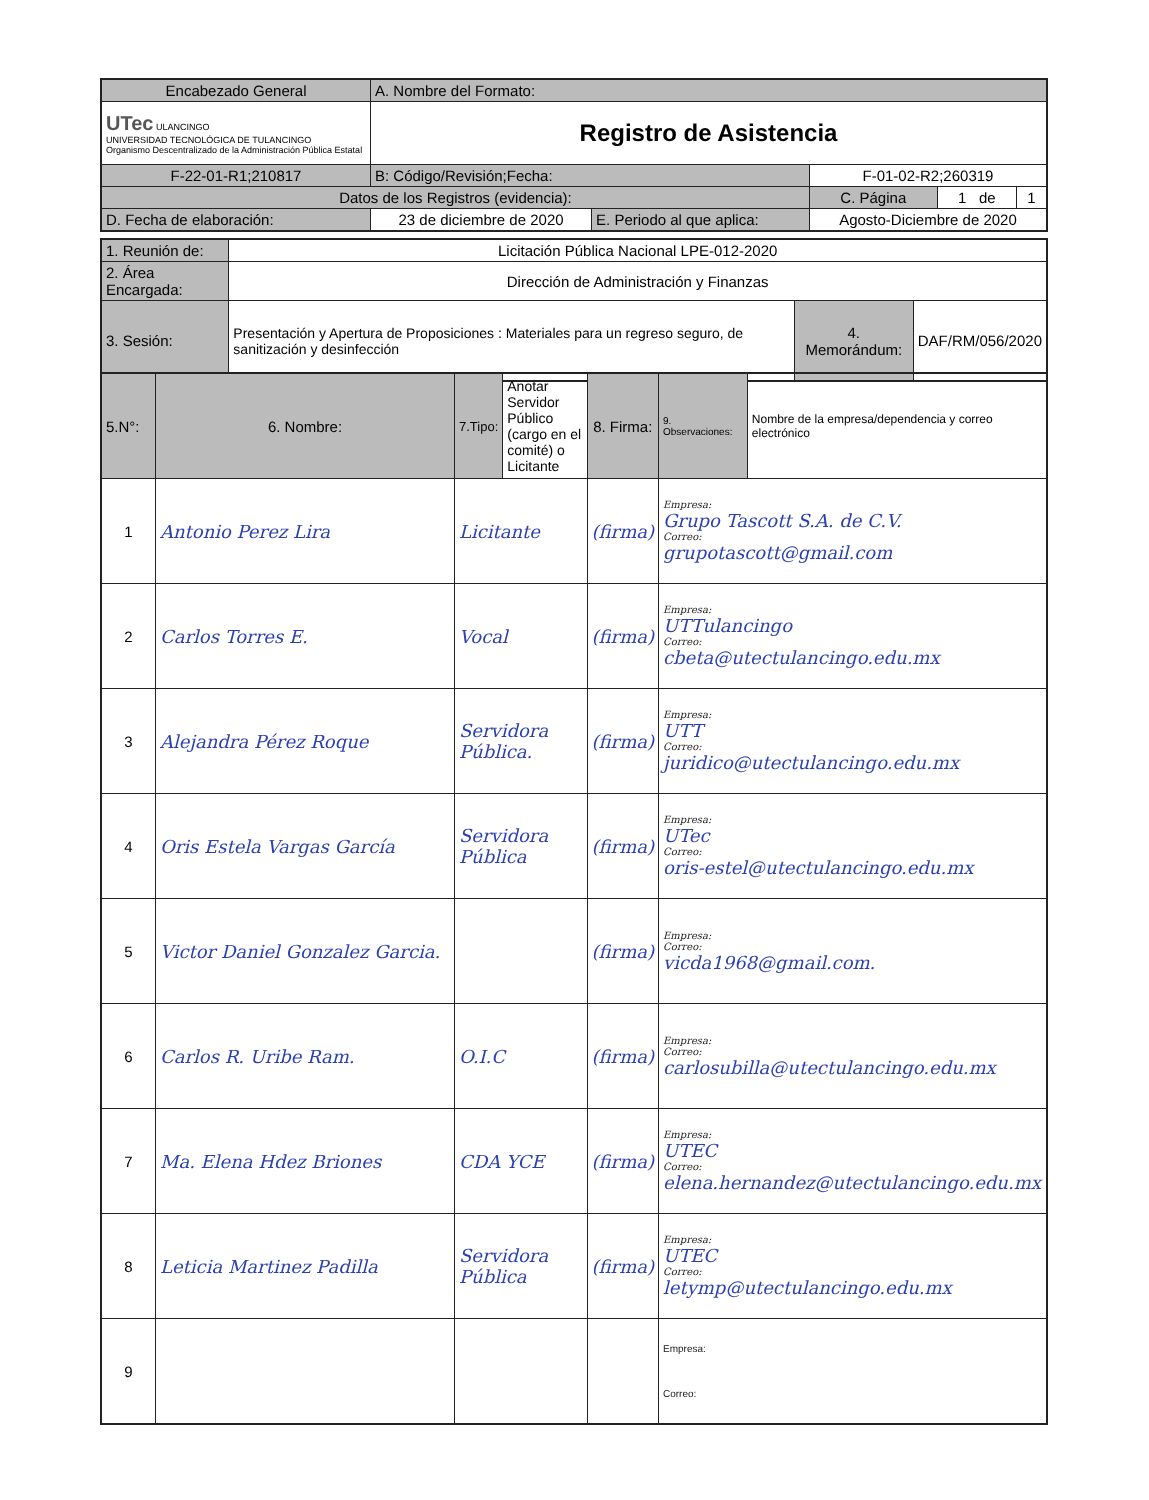| Encabezado General | A. Nombre del Formato: | | | | |
| UTec ULANCINGO UNIVERSIDAD TECNOLÓGICA DE TULANCINGO Organismo Descentralizado de la Administración Pública Estatal | Registro de Asistencia | | | | |
| F-22-01-R1;210817 | B: Código/Revisión;Fecha: | | F-01-02-R2;260319 | | |
| Datos de los Registros (evidencia): | | | C. Página | 1 de | 1 |
| D. Fecha de elaboración: | 23 de diciembre de 2020 | E. Periodo al que aplica: | Agosto-Diciembre de 2020 | | |
| 1. Reunión de: | Licitación Pública Nacional LPE-012-2020 | | |
| 2. Área Encargada: | Dirección de Administración y Finanzas | | |
| 3. Sesión: | Presentación y Apertura de Proposiciones : Materiales para un regreso seguro, de sanitización y desinfección | 4. Memorándum: | DAF/RM/056/2020 |
| 5.N°: | 6. Nombre: | 7.Tipo: | Anotar Servidor Público (cargo en el comité) o Licitante | 8. Firma: | 9. Observaciones: | Nombre de la empresa/dependencia y correo electrónico |
| 1 | Antonio Perez Lira | Licitante | | (firma) | Empresa: Grupo Tascott S.A. de C.V. Correo: grupotascott@gmail.com | |
| 2 | Carlos Torres E. | Vocal | | (firma) | Empresa: UTTulancingo Correo: cbeta@utectulancingo.edu.mx | |
| 3 | Alejandra Pérez Roque | Servidora Pública. | | (firma) | Empresa: UTT Correo: juridico@utectulancingo.edu.mx | |
| 4 | Oris Estela Vargas García | Servidora Pública | | (firma) | Empresa: UTec Correo: oris-estel@utectulancingo.edu.mx | |
| 5 | Victor Daniel Gonzalez Garcia. | | | (firma) | Empresa: Correo: vicda1968@gmail.com. | |
| 6 | Carlos R. Uribe Ram. | O.I.C | | (firma) | Empresa: Correo: carlosubilla@utectulancingo.edu.mx | |
| 7 | Ma. Elena Hdez Briones | CDA YCE | | (firma) | Empresa: UTEC Correo: elena.hernandez@utectulancingo.edu.mx | |
| 8 | Leticia Martinez Padilla | Servidora Pública | | (firma) | Empresa: UTEC Correo: letymp@utectulancingo.edu.mx | |
| 9 | | | | | Empresa: Correo: | |